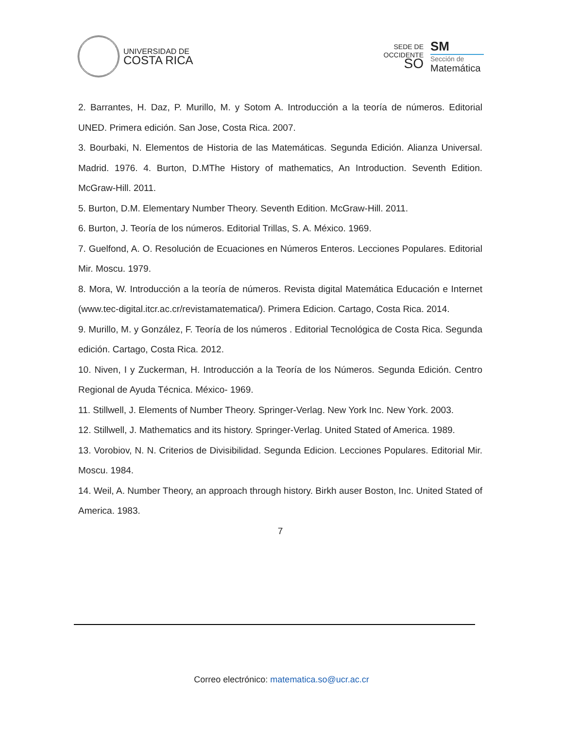UNIVERSIDAD DE
COSTA RICA
SEDE DE
OCCIDENTE
SO
SM
Sección de
Matemática
2. Barrantes, H. Daz, P. Murillo, M. y Sotom A. Introducción a la teoría de números. Editorial UNED. Primera edición. San Jose, Costa Rica. 2007.
3. Bourbaki, N. Elementos de Historia de las Matemáticas. Segunda Edición. Alianza Universal. Madrid. 1976. 4. Burton, D.MThe History of mathematics, An Introduction. Seventh Edition. McGraw-Hill. 2011.
5. Burton, D.M. Elementary Number Theory. Seventh Edition. McGraw-Hill. 2011.
6. Burton, J. Teoría de los números. Editorial Trillas, S. A. México. 1969.
7. Guelfond, A. O. Resolución de Ecuaciones en Números Enteros. Lecciones Populares. Editorial Mir. Moscu. 1979.
8. Mora, W. Introducción a la teoría de números. Revista digital Matemática Educación e Internet (www.tec-digital.itcr.ac.cr/revistamatematica/). Primera Edicion. Cartago, Costa Rica. 2014.
9. Murillo, M. y González, F. Teoría de los números . Editorial Tecnológica de Costa Rica. Segunda edición. Cartago, Costa Rica. 2012.
10. Niven, I y Zuckerman, H. Introducción a la Teoría de los Números. Segunda Edición. Centro Regional de Ayuda Técnica. México- 1969.
11. Stillwell, J. Elements of Number Theory. Springer-Verlag. New York Inc. New York. 2003.
12. Stillwell, J. Mathematics and its history. Springer-Verlag. United Stated of America. 1989.
13. Vorobiov, N. N. Criterios de Divisibilidad. Segunda Edicion. Lecciones Populares. Editorial Mir. Moscu. 1984.
14. Weil, A. Number Theory, an approach through history. Birkh auser Boston, Inc. United Stated of America. 1983.
7
Correo electrónico: matematica.so@ucr.ac.cr